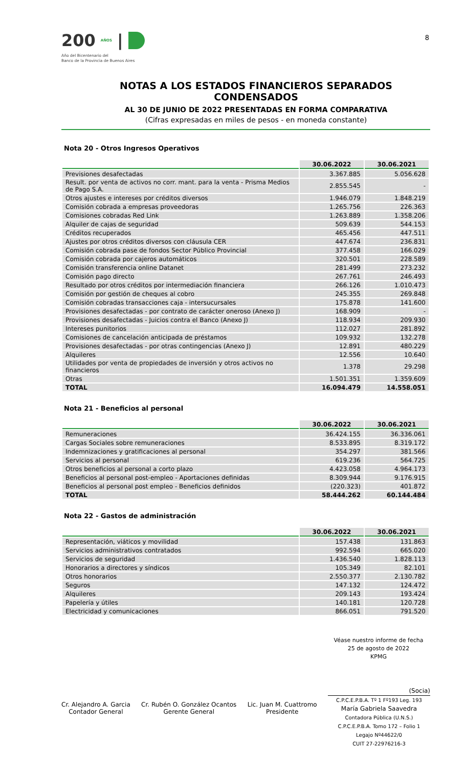8
200 AÑOS |
Año del Bicentenario del
Banco de la Provincia de Buenos Aires
NOTAS A LOS ESTADOS FINANCIEROS SEPARADOS CONDENSADOS
AL 30 DE JUNIO DE 2022 PRESENTADAS EN FORMA COMPARATIVA
(Cifras expresadas en miles de pesos - en moneda constante)
Nota 20 - Otros Ingresos Operativos
| | 30.06.2022 | 30.06.2021 |
| --- | --- | --- |
| Previsiones desafectadas | 3.367.885 | 5.056.628 |
| Result. por venta de activos no corr. mant. para la venta - Prisma Medios de Pago S.A. | 2.855.545 | - |
| Otros ajustes e intereses por créditos diversos | 1.946.079 | 1.848.219 |
| Comisión cobrada a empresas proveedoras | 1.265.756 | 226.363 |
| Comisiones cobradas Red Link | 1.263.889 | 1.358.206 |
| Alquiler de cajas de seguridad | 509.639 | 544.153 |
| Créditos recuperados | 465.456 | 447.511 |
| Ajustes por otros créditos diversos con cláusula CER | 447.674 | 236.831 |
| Comisión cobrada pase de fondos Sector Público Provincial | 377.458 | 166.029 |
| Comisión cobrada por cajeros automáticos | 320.501 | 228.589 |
| Comisión transferencia online Datanet | 281.499 | 273.232 |
| Comisión pago directo | 267.761 | 246.493 |
| Resultado por otros créditos por intermediación financiera | 266.126 | 1.010.473 |
| Comisión por gestión de cheques al cobro | 245.355 | 269.848 |
| Comisión cobradas transacciones caja - intersucursales | 175.878 | 141.600 |
| Provisiones desafectadas - por contrato de carácter oneroso (Anexo J) | 168.909 | - |
| Provisiones desafectadas - Juicios contra el Banco (Anexo J) | 118.934 | 209.930 |
| Intereses punitorios | 112.027 | 281.892 |
| Comisiones de cancelación anticipada de préstamos | 109.932 | 132.278 |
| Provisiones desafectadas - por otras contingencias (Anexo J) | 12.891 | 480.229 |
| Alquileres | 12.556 | 10.640 |
| Utilidades por venta de propiedades de inversión y otros activos no financieros | 1.378 | 29.298 |
| Otras | 1.501.351 | 1.359.609 |
| TOTAL | 16.094.479 | 14.558.051 |
Nota 21 - Beneficios al personal
| | 30.06.2022 | 30.06.2021 |
| --- | --- | --- |
| Remuneraciones | 36.424.155 | 36.336.061 |
| Cargas Sociales sobre remuneraciones | 8.533.895 | 8.319.172 |
| Indemnizaciones y gratificaciones al personal | 354.297 | 381.566 |
| Servicios al personal | 619.236 | 564.725 |
| Otros beneficios al personal a corto plazo | 4.423.058 | 4.964.173 |
| Beneficios al personal post-empleo - Aportaciones definidas | 8.309.944 | 9.176.915 |
| Beneficios al personal post empleo - Beneficios definidos | (220.323) | 401.872 |
| TOTAL | 58.444.262 | 60.144.484 |
Nota 22 - Gastos de administración
| | 30.06.2022 | 30.06.2021 |
| --- | --- | --- |
| Representación, viáticos y movilidad | 157.438 | 131.863 |
| Servicios administrativos contratados | 992.594 | 665.020 |
| Servicios de seguridad | 1.436.540 | 1.828.113 |
| Honorarios a directores y síndicos | 105.349 | 82.101 |
| Otros honorarios | 2.550.377 | 2.130.782 |
| Seguros | 147.132 | 124.472 |
| Alquileres | 209.143 | 193.424 |
| Papelería y útiles | 140.181 | 120.728 |
| Electricidad y comunicaciones | 866.051 | 791.520 |
Véase nuestro informe de fecha
25 de agosto de 2022
KPMG
Cr. Alejandro A. Garcia
Contador General
Cr. Rubén O. González Ocantos
Gerente General
Lic. Juan M. Cuattromo
Presidente
(Socia)
C.P.C.E.P.B.A. Tº 1 Fº193 Leg. 193
María Gabriela Saavedra
Contadora Pública (U.N.S.)
C.P.C.E.P.B.A. Tomo 172 – Folio 1
Legajo Nº44622/0
CUIT 27-22976216-3